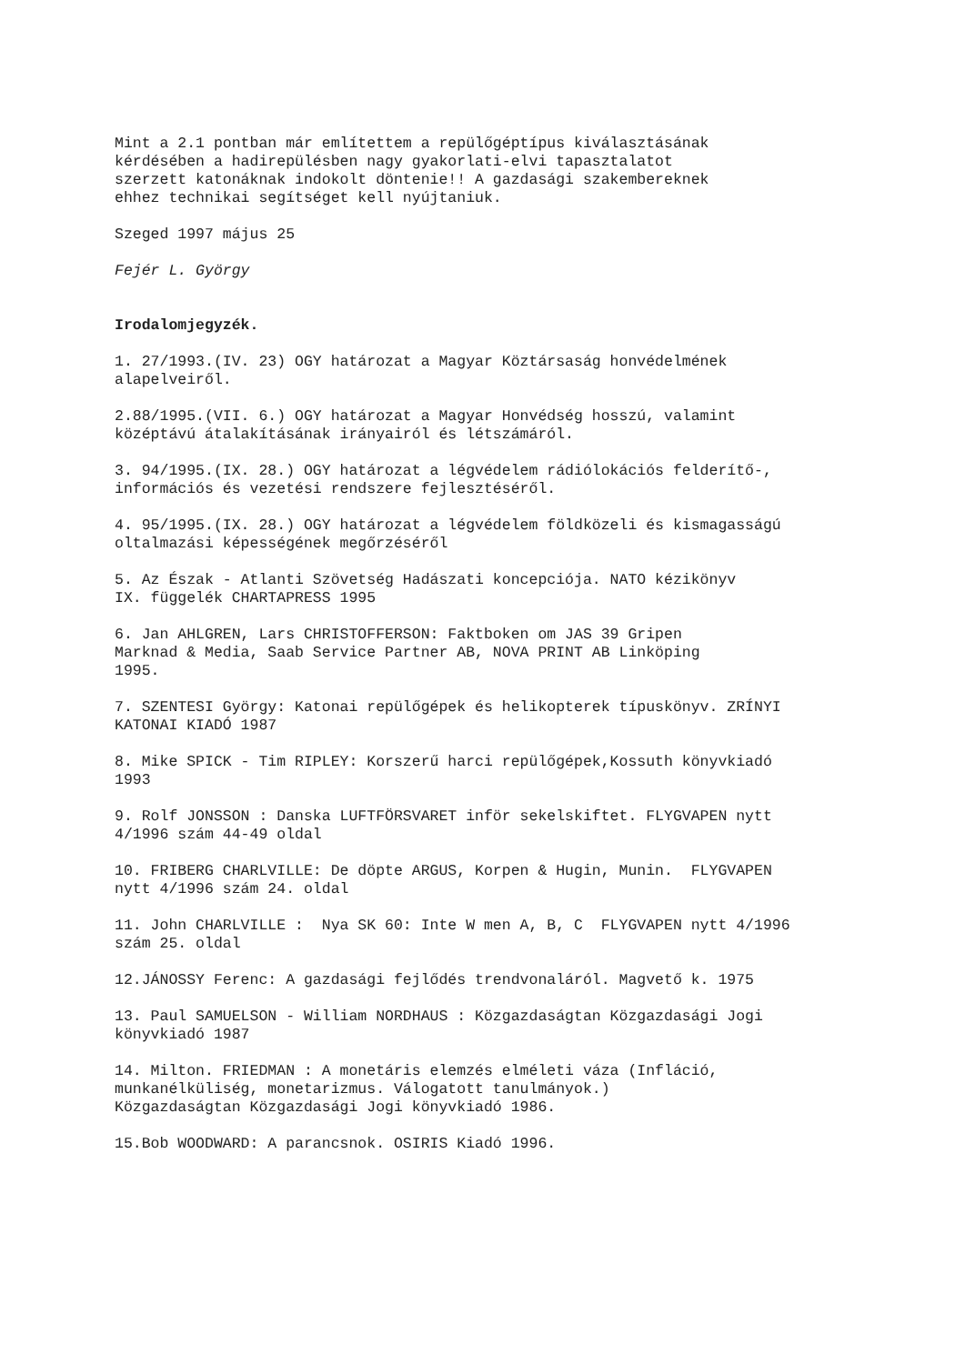Mint a 2.1 pontban már említettem a repülőgéptípus kiválasztásának kérdésében a hadirepülésben nagy gyakorlati-elvi tapasztalatot szerzett katonáknak indokolt döntenie!! A gazdasági szakembereknek ehhez technikai segítséget kell nyújtaniuk.
Szeged 1997 május 25
Fejér L. György
Irodalomjegyzék.
1. 27/1993.(IV. 23) OGY határozat a Magyar Köztársaság honvédelmének alapelveiről.
2.88/1995.(VII. 6.) OGY határozat a Magyar Honvédség hosszú, valamint középtávú átalakításának irányairól és létszámáról.
3. 94/1995.(IX. 28.) OGY határozat a légvédelem rádiólokációs felderítő-, információs és vezetési rendszere fejlesztéséről.
4. 95/1995.(IX. 28.) OGY határozat a légvédelem földközeli és kismagasságú oltalmazási képességének megőrzéséről
5. Az Észak - Atlanti Szövetség Hadászati koncepciója. NATO kézikönyv IX. függelék CHARTAPRESS 1995
6. Jan AHLGREN, Lars CHRISTOFFERSON: Faktboken om JAS 39 Gripen Marknad & Media, Saab Service Partner AB, NOVA PRINT AB Linköping 1995.
7. SZENTESI György: Katonai repülőgépek és helikopterek típuskönyv. ZRÍNYI KATONAI KIADÓ 1987
8. Mike SPICK - Tim RIPLEY: Korszerű harci repülőgépek,Kossuth könyvkiadó 1993
9. Rolf JONSSON : Danska LUFTFÖRSVARET inför sekelskiftet. FLYGVAPEN nytt 4/1996 szám 44-49 oldal
10. FRIBERG CHARLVILLE: De döpte ARGUS, Korpen & Hugin, Munin. FLYGVAPEN nytt 4/1996 szám 24. oldal
11. John CHARLVILLE : Nya SK 60: Inte W men A, B, C FLYGVAPEN nytt 4/1996 szám 25. oldal
12.JÁNOSSY Ferenc: A gazdasági fejlődés trendvonaláról. Magvető k. 1975
13. Paul SAMUELSON - William NORDHAUS : Közgazdaságtan Közgazdasági Jogi könyvkiadó 1987
14. Milton. FRIEDMAN : A monetáris elemzés elméleti váza (Infláció, munkanélküliség, monetarizmus. Válogatott tanulmányok.) Közgazdaságtan Közgazdasági Jogi könyvkiadó 1986.
15.Bob WOODWARD: A parancsnok. OSIRIS Kiadó 1996.